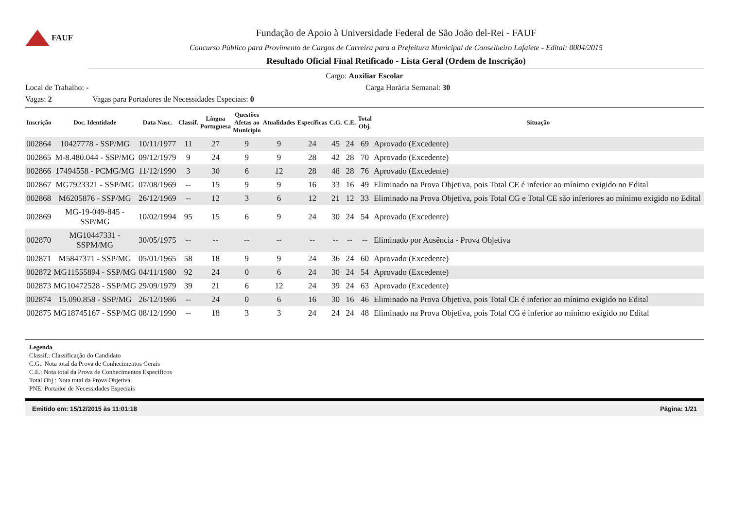FAUF
Fundação de Apoio à Universidade Federal de São João del-Rei - FAUF
Concurso Público para Provimento de Cargos de Carreira para a Prefeitura Municipal de Conselheiro Lafaiete - Edital: 0004/2015
Resultado Oficial Final Retificado - Lista Geral (Ordem de Inscrição)
Cargo: Auxiliar Escolar
Local de Trabalho: - Carga Horária Semanal: 30
Vagas: 2 Vagas para Portadores de Necessidades Especiais: 0
| Inscrição | Doc. Identidade | Data Nasc. | Classif. | Língua Portuguesa | Questões Afetas ao Município | Atualidades | Específicas | C.G. | C.E. | Total Obj. | Situação |
| --- | --- | --- | --- | --- | --- | --- | --- | --- | --- | --- | --- |
| 002864 | 10427778 - SSP/MG | 10/11/1977 | 11 | 27 | 9 | 9 | 24 | 45 | 24 | 69 | Aprovado (Excedente) |
| 002865 | M-8.480.044 - SSP/MG | 09/12/1979 | 9 | 24 | 9 | 9 | 28 | 42 | 28 | 70 | Aprovado (Excedente) |
| 002866 | 17494558 - PCMG/MG | 11/12/1990 | 3 | 30 | 6 | 12 | 28 | 48 | 28 | 76 | Aprovado (Excedente) |
| 002867 | MG7923321 - SSP/MG | 07/08/1969 | -- | 15 | 9 | 9 | 16 | 33 | 16 | 49 | Eliminado na Prova Objetiva, pois Total CE é inferior ao mínimo exigido no Edital |
| 002868 | M6205876 - SSP/MG | 26/12/1969 | -- | 12 | 3 | 6 | 12 | 21 | 12 | 33 | Eliminado na Prova Objetiva, pois Total CG e Total CE são inferiores ao mínimo exigido no Edital |
| 002869 | MG-19-049-845 - SSP/MG | 10/02/1994 | 95 | 15 | 6 | 9 | 24 | 30 | 24 | 54 | Aprovado (Excedente) |
| 002870 | MG10447331 - SSPM/MG | 30/05/1975 | -- | -- | -- | -- | -- | -- | -- | -- | Eliminado por Ausência - Prova Objetiva |
| 002871 | M5847371 - SSP/MG | 05/01/1965 | 58 | 18 | 9 | 9 | 24 | 36 | 24 | 60 | Aprovado (Excedente) |
| 002872 | MG11555894 - SSP/MG | 04/11/1980 | 92 | 24 | 0 | 6 | 24 | 30 | 24 | 54 | Aprovado (Excedente) |
| 002873 | MG10472528 - SSP/MG | 29/09/1979 | 39 | 21 | 6 | 12 | 24 | 39 | 24 | 63 | Aprovado (Excedente) |
| 002874 | 15.090.858 - SSP/MG | 26/12/1986 | -- | 24 | 0 | 6 | 16 | 30 | 16 | 46 | Eliminado na Prova Objetiva, pois Total CE é inferior ao mínimo exigido no Edital |
| 002875 | MG18745167 - SSP/MG | 08/12/1990 | -- | 18 | 3 | 3 | 24 | 24 | 24 | 48 | Eliminado na Prova Objetiva, pois Total CG é inferior ao mínimo exigido no Edital |
Legenda
Classif.: Classificação do Candidato
C.G.: Nota total da Prova de Conhecimentos Gerais
C.E.: Nota total da Prova de Conhecimentos Específicos
Total Obj.: Nota total da Prova Objetiva
PNE: Portador de Necessidades Especiais
Emitido em: 15/12/2015 às 11:01:18 Página: 1/21